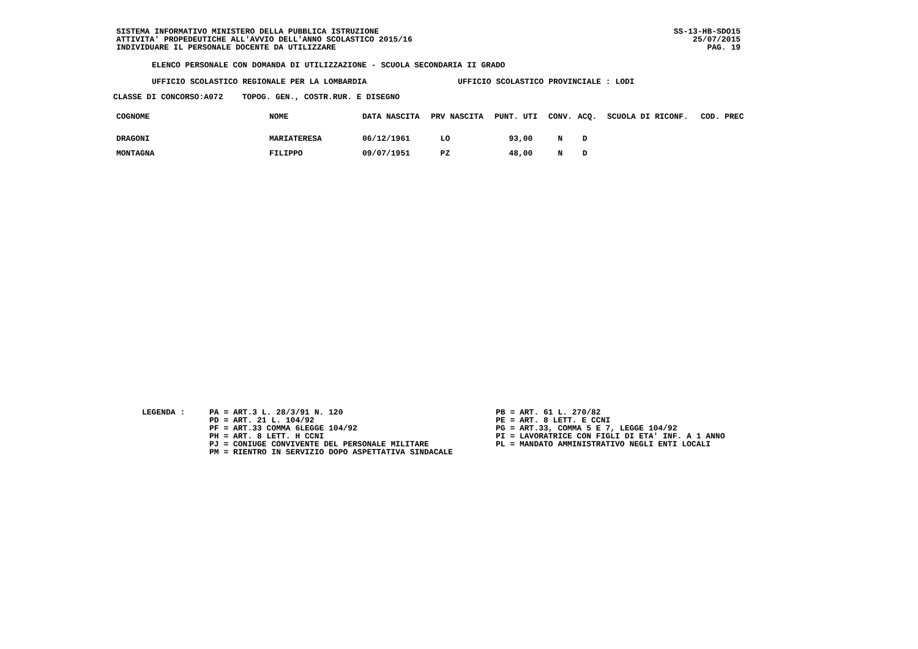SISTEMA INFORMATIVO MINISTERO DELLA PUBBLICA ISTRUZIONE
ATTIVITA' PROPEDEUTICHE ALL'AVVIO DELL'ANNO SCOLASTICO 2015/16
INDIVIDUARE IL PERSONALE DOCENTE DA UTILIZZARE
SS-13-HB-SDO15
25/07/2015
PAG. 19
ELENCO PERSONALE CON DOMANDA DI UTILIZZAZIONE - SCUOLA SECONDARIA II GRADO
UFFICIO SCOLASTICO REGIONALE PER LA LOMBARDIA UFFICIO SCOLASTICO PROVINCIALE : LODI
CLASSE DI CONCORSO:A072 TOPOG. GEN., COSTR.RUR. E DISEGNO
| COGNOME | NOME | DATA NASCITA | PRV NASCITA | PUNT. UTI | CONV. | ACQ. | SCUOLA DI RICONF. | COD. PREC |
| --- | --- | --- | --- | --- | --- | --- | --- | --- |
| DRAGONI | MARIATERESA | 06/12/1961 | LO | 93,00 | N | D | | |
| MONTAGNA | FILIPPO | 09/07/1951 | PZ | 48,00 | N | D | | |
LEGENDA :
PA = ART.3 L. 28/3/91 N. 120 PD = ART. 21 L. 104/92 PF = ART.33 COMMA 6LEGGE 104/92 PH = ART. 8 LETT. H CCNI PJ = CONIUGE CONVIVENTE DEL PERSONALE MILITARE PM = RIENTRO IN SERVIZIO DOPO ASPETTATIVA SINDACALE
PB = ART. 61 L. 270/82 PE = ART. 8 LETT. E CCNI PG = ART.33, COMMA 5 E 7, LEGGE 104/92 PI = LAVORATRICE CON FIGLI DI ETA' INF. A 1 ANNO PL = MANDATO AMMINISTRATIVO NEGLI ENTI LOCALI